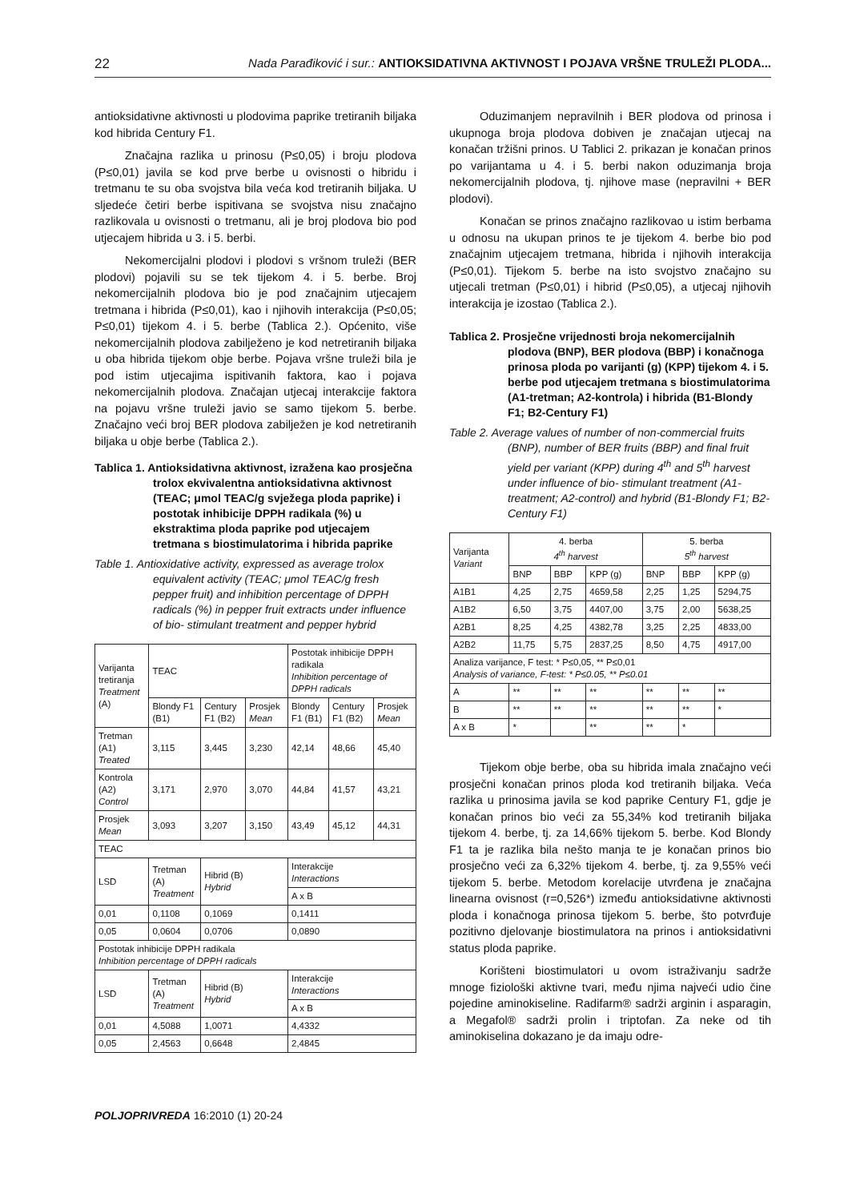22 Nada Parađiković i sur.: ANTIOKSIDATIVNA AKTIVNOST I POJAVA VRŠNE TRULEŽI PLODA...
antioksidativne aktivnosti u plodovima paprike tretiranih biljaka kod hibrida Century F1.
Značajna razlika u prinosu (P≤0,05) i broju plodova (P≤0,01) javila se kod prve berbe u ovisnosti o hibridu i tretmanu te su oba svojstva bila veća kod tretiranih biljaka. U sljedeće četiri berbe ispitivana se svojstva nisu značajno razlikovala u ovisnosti o tretmanu, ali je broj plodova bio pod utjecajem hibrida u 3. i 5. berbi.
Nekomercijalni plodovi i plodovi s vršnom truleži (BER plodovi) pojavili su se tek tijekom 4. i 5. berbe. Broj nekomercijalnih plodova bio je pod značajnim utjecajem tretmana i hibrida (P≤0,01), kao i njihovih interakcija (P≤0,05; P≤0,01) tijekom 4. i 5. berbe (Tablica 2.). Općenito, više nekomercijalnih plodova zabilježeno je kod netretiranih biljaka u oba hibrida tijekom obje berbe. Pojava vršne truleži bila je pod istim utjecajima ispitivanih faktora, kao i pojava nekomercijalnih plodova. Značajan utjecaj interakcije faktora na pojavu vršne truleži javio se samo tijekom 5. berbe. Značajno veći broj BER plodova zabilježen je kod netretiranih biljaka u obje berbe (Tablica 2.).
Tablica 1. Antioksidativna aktivnost, izražena kao prosječna trolox ekvivalentna antioksidativna aktivnost (TEAC; μmol TEAC/g svježega ploda paprike) i postotak inhibicije DPPH radikala (%) u ekstraktima ploda paprike pod utjecajem tretmana s biostimulatorima i hibrida paprike
Table 1. Antioxidative activity, expressed as average trolox equivalent activity (TEAC; μmol TEAC/g fresh pepper fruit) and inhibition percentage of DPPH radicals (%) in pepper fruit extracts under influence of bio- stimulant treatment and pepper hybrid
| Varijanta tretiranja Treatment (A) | TEAC | | | Postotak inhibicije DPPH radikala Inhibition percentage of DPPH radicals | | |
| | Blondy F1 (B1) | Century F1 (B2) | Prosjek Mean | Blondy F1 (B1) | Century F1 (B2) | Prosjek Mean |
| Tretman (A1) Treated | 3,115 | 3,445 | 3,230 | 42,14 | 48,66 | 45,40 |
| Kontrola (A2) Control | 3,171 | 2,970 | 3,070 | 44,84 | 41,57 | 43,21 |
| Prosjek Mean | 3,093 | 3,207 | 3,150 | 43,49 | 45,12 | 44,31 |
| TEAC | | | | | | |
| LSD | Tretman (A) Treatment | Hibrid (B) Hybrid | | Interakcije Interactions | | |
| | | | | A x B | | |
| 0,01 | 0,1108 | 0,1069 | | 0,1411 | | |
| 0,05 | 0,0604 | 0,0706 | | 0,0890 | | |
| Postotak inhibicije DPPH radikala Inhibition percentage of DPPH radicals | | | | | | |
| LSD | Tretman (A) Treatment | Hibrid (B) Hybrid | | Interakcije Interactions | | |
| | | | | A x B | | |
| 0,01 | 4,5088 | 1,0071 | | 4,4332 | | |
| 0,05 | 2,4563 | 0,6648 | | 2,4845 | | |
Oduzimanjem nepravilnih i BER plodova od prinosa i ukupnoga broja plodova dobiven je značajan utjecaj na konačan tržišni prinos. U Tablici 2. prikazan je konačan prinos po varijantama u 4. i 5. berbi nakon oduzimanja broja nekomercijalnih plodova, tj. njihove mase (nepravilni + BER plodovi).
Konačan se prinos značajno razlikovao u istim berbama u odnosu na ukupan prinos te je tijekom 4. berbe bio pod značajnim utjecajem tretmana, hibrida i njihovih interakcija (P≤0,01). Tijekom 5. berbe na isto svojstvo značajno su utjecali tretman (P≤0,01) i hibrid (P≤0,05), a utjecaj njihovih interakcija je izostao (Tablica 2.).
Tablica 2. Prosječne vrijednosti broja nekomercijalnih plodova (BNP), BER plodova (BBP) i konačnoga prinosa ploda po varijanti (g) (KPP) tijekom 4. i 5. berbe pod utjecajem tretmana s biostimulatorima (A1-tretman; A2-kontrola) i hibrida (B1-Blondy F1; B2-Century F1)
Table 2. Average values of number of non-commercial fruits (BNP), number of BER fruits (BBP) and final fruit yield per variant (KPP) during 4<sup>th</sup> and 5<sup>th</sup> harvest under influence of bio- stimulant treatment (A1-treatment; A2-control) and hybrid (B1-Blondy F1; B2-Century F1)
| Varijanta Variant | 4. berba 4<sup>th</sup> harvest | | | 5. berba 5<sup>th</sup> harvest | | |
| | BNP | BBP | KPP (g) | BNP | BBP | KPP (g) |
| A1B1 | 4,25 | 2,75 | 4659,58 | 2,25 | 1,25 | 5294,75 |
| A1B2 | 6,50 | 3,75 | 4407,00 | 3,75 | 2,00 | 5638,25 |
| A2B1 | 8,25 | 4,25 | 4382,78 | 3,25 | 2,25 | 4833,00 |
| A2B2 | 11,75 | 5,75 | 2837,25 | 8,50 | 4,75 | 4917,00 |
| Analiza varijance, F test: * P≤0,05, ** P≤0,01 Analysis of variance, F-test: * P≤0.05, ** P≤0.01 | | | | | | |
| A | ** | ** | ** | ** | ** | ** |
| B | ** | ** | ** | ** | ** | * |
| A x B | * | | ** | ** | * | |
Tijekom obje berbe, oba su hibrida imala značajno veći prosječni konačan prinos ploda kod tretiranih biljaka. Veća razlika u prinosima javila se kod paprike Century F1, gdje je konačan prinos bio veći za 55,34% kod tretiranih biljaka tijekom 4. berbe, tj. za 14,66% tijekom 5. berbe. Kod Blondy F1 ta je razlika bila nešto manja te je konačan prinos bio prosječno veći za 6,32% tijekom 4. berbe, tj. za 9,55% veći tijekom 5. berbe. Metodom korelacije utvrđena je značajna linearna ovisnost (r=0,526*) između antioksidativne aktivnosti ploda i konačnoga prinosa tijekom 5. berbe, što potvrđuje pozitivno djelovanje biostimulatora na prinos i antioksidativni status ploda paprike.
Korišteni biostimulatori u ovom istraživanju sadrže mnoge fiziološki aktivne tvari, među njima najveći udio čine pojedine aminokiseline. Radifarm® sadrži arginin i asparagin, a Megafol® sadrži prolin i triptofan. Za neke od tih aminokiselina dokazano je da imaju odre-
POLJOPRIVREDA 16:2010 (1) 20-24